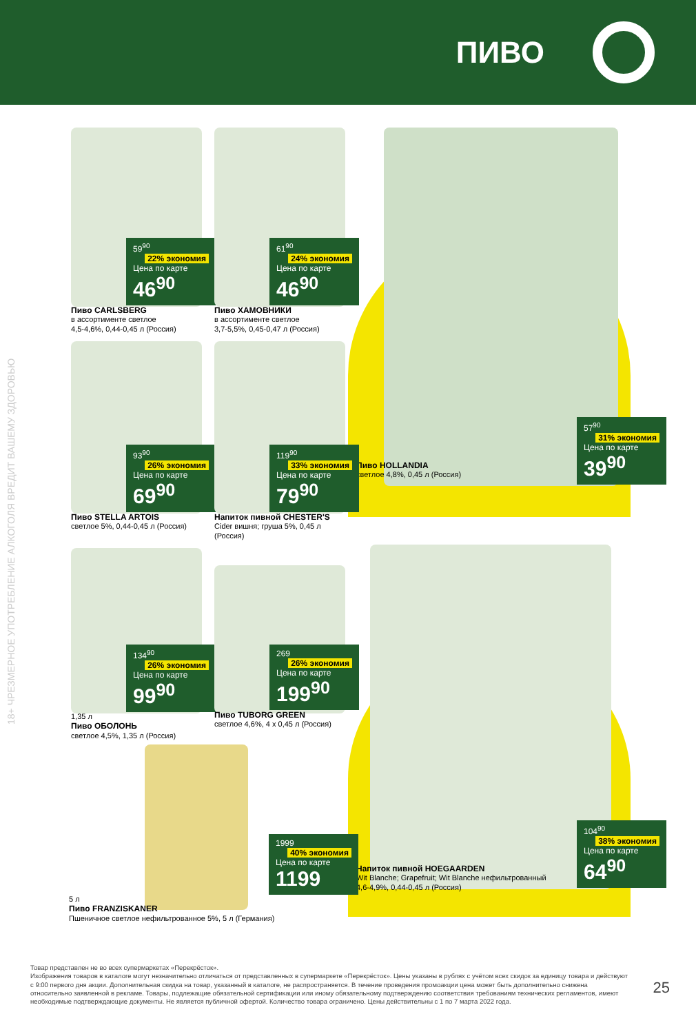ПИВО
18+ ЧРЕЗМЕРНОЕ УПОТРЕБЛЕНИЕ АЛКОГОЛЯ ВРЕДИТ ВАШЕМУ ЗДОРОВЬЮ
59<sup>90</sup> 22% экономия
Цена по карте
46<sup>90</sup>
Пиво CARLSBERG
в ассортименте светлое
4,5-4,6%, 0,44-0,45 л (Россия)
61<sup>90</sup> 24% экономия
Цена по карте
46<sup>90</sup>
Пиво ХАМОВНИКИ
в ассортименте светлое
3,7-5,5%, 0,45-0,47 л (Россия)
57<sup>90</sup> 31% экономия
Цена по карте
39<sup>90</sup>
Пиво HOLLANDIA
светлое 4,8%, 0,45 л (Россия)
93<sup>90</sup> 26% экономия
Цена по карте
69<sup>90</sup>
Пиво STELLA ARTOIS
светлое 5%, 0,44-0,45 л (Россия)
119<sup>90</sup> 33% экономия
Цена по карте
79<sup>90</sup>
Напиток пивной CHESTER'S
Cider вишня; груша 5%, 0,45 л (Россия)
134<sup>90</sup> 26% экономия
Цена по карте
99<sup>90</sup>
1,35 л
Пиво ОБОЛОНЬ
светлое 4,5%, 1,35 л (Россия)
269 26% экономия
Цена по карте
199<sup>90</sup>
Пиво TUBORG GREEN
светлое 4,6%, 4 x 0,45 л (Россия)
104<sup>90</sup> 38% экономия
Цена по карте
64<sup>90</sup>
Напиток пивной HOEGAARDEN
Wit Blanche; Grapefruit; Wit Blanche нефильтрованный
4,6-4,9%, 0,44-0,45 л (Россия)
1999 40% экономия
Цена по карте
1199
5 л
Пиво FRANZISKANER
Пшеничное светлое нефильтрованное 5%, 5 л (Германия)
Товар представлен не во всех супермаркетах «Перекрёсток».
Изображения товаров в каталоге могут незначительно отличаться от представленных в супермаркете «Перекрёсток». Цены указаны в рублях с учётом всех скидок за единицу товара и действуют с 9:00 первого дня акции. Дополнительная скидка на товар, указанный в каталоге, не распространяется. В течение проведения промоакции цена может быть дополнительно снижена относительно заявленной в рекламе. Товары, подлежащие обязательной сертификации или иному обязательному подтверждению соответствия требованиям технических регламентов, имеют необходимые подтверждающие документы. Не является публичной офертой. Количество товара ограничено. Цены действительны с 1 по 7 марта 2022 года.
25